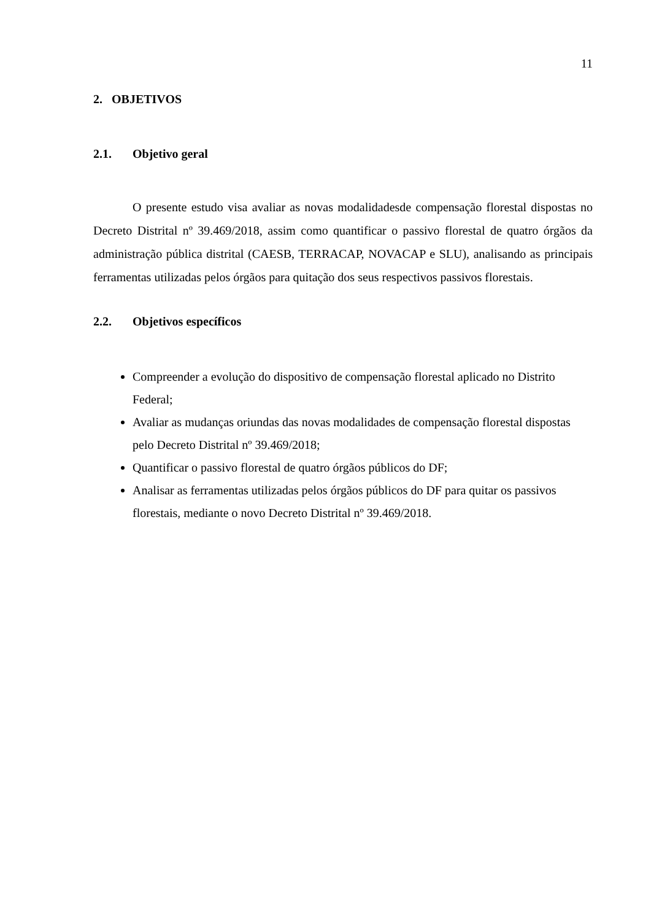11
2. OBJETIVOS
2.1. Objetivo geral
O presente estudo visa avaliar as novas modalidadesde compensação florestal dispostas no Decreto Distrital nº 39.469/2018, assim como quantificar o passivo florestal de quatro órgãos da administração pública distrital (CAESB, TERRACAP, NOVACAP e SLU), analisando as principais ferramentas utilizadas pelos órgãos para quitação dos seus respectivos passivos florestais.
2.2. Objetivos específicos
Compreender a evolução do dispositivo de compensação florestal aplicado no Distrito Federal;
Avaliar as mudanças oriundas das novas modalidades de compensação florestal dispostas pelo Decreto Distrital nº 39.469/2018;
Quantificar o passivo florestal de quatro órgãos públicos do DF;
Analisar as ferramentas utilizadas pelos órgãos públicos do DF para quitar os passivos florestais, mediante o novo Decreto Distrital nº 39.469/2018.